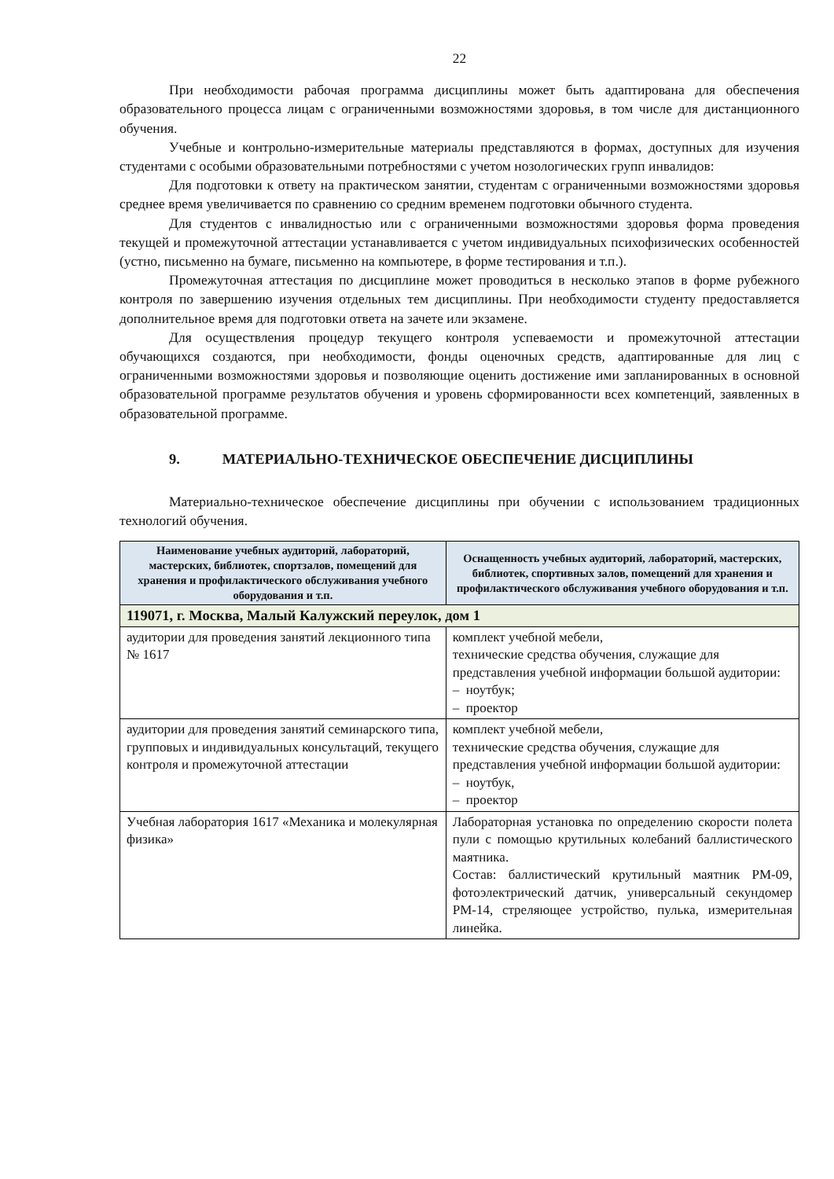22
При необходимости рабочая программа дисциплины может быть адаптирована для обеспечения образовательного процесса лицам с ограниченными возможностями здоровья, в том числе для дистанционного обучения.
Учебные и контрольно-измерительные материалы представляются в формах, доступных для изучения студентами с особыми образовательными потребностями с учетом нозологических групп инвалидов:
Для подготовки к ответу на практическом занятии, студентам с ограниченными возможностями здоровья среднее время увеличивается по сравнению со средним временем подготовки обычного студента.
Для студентов с инвалидностью или с ограниченными возможностями здоровья форма проведения текущей и промежуточной аттестации устанавливается с учетом индивидуальных психофизических особенностей (устно, письменно на бумаге, письменно на компьютере, в форме тестирования и т.п.).
Промежуточная аттестация по дисциплине может проводиться в несколько этапов в форме рубежного контроля по завершению изучения отдельных тем дисциплины. При необходимости студенту предоставляется дополнительное время для подготовки ответа на зачете или экзамене.
Для осуществления процедур текущего контроля успеваемости и промежуточной аттестации обучающихся создаются, при необходимости, фонды оценочных средств, адаптированные для лиц с ограниченными возможностями здоровья и позволяющие оценить достижение ими запланированных в основной образовательной программе результатов обучения и уровень сформированности всех компетенций, заявленных в образовательной программе.
9. МАТЕРИАЛЬНО-ТЕХНИЧЕСКОЕ ОБЕСПЕЧЕНИЕ ДИСЦИПЛИНЫ
Материально-техническое обеспечение дисциплины при обучении с использованием традиционных технологий обучения.
| Наименование учебных аудиторий, лабораторий, мастерских, библиотек, спортзалов, помещений для хранения и профилактического обслуживания учебного оборудования и т.п. | Оснащенность учебных аудиторий, лабораторий, мастерских, библиотек, спортивных залов, помещений для хранения и профилактического обслуживания учебного оборудования и т.п. |
| --- | --- |
| 119071, г. Москва, Малый Калужский переулок, дом 1 | |
| аудитории для проведения занятий лекционного типа № 1617 | комплект учебной мебели, технические средства обучения, служащие для представления учебной информации большой аудитории: – ноутбук; – проектор |
| аудитории для проведения занятий семинарского типа, групповых и индивидуальных консультаций, текущего контроля и промежуточной аттестации | комплект учебной мебели, технические средства обучения, служащие для представления учебной информации большой аудитории: – ноутбук, – проектор |
| Учебная лаборатория 1617 «Механика и молекулярная физика» | Лабораторная установка по определению скорости полета пули с помощью крутильных колебаний баллистического маятника. Состав: баллистический крутильный маятник РМ-09, фотоэлектрический датчик, универсальный секундомер РМ-14, стреляющее устройство, пулька, измерительная линейка. |